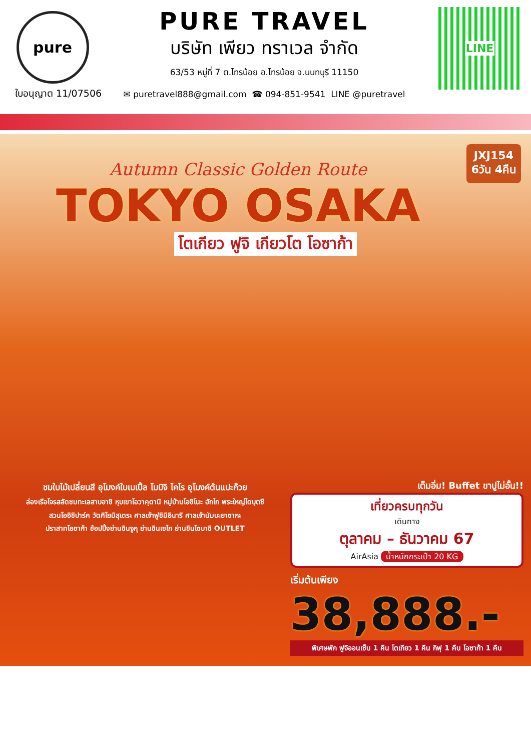pure
ใบอนุญาต 11/07506
PURE TRAVEL
บริษัท เพียว ทราเวล จำกัด
63/53 หมู่ที่ 7 ต.ไทรน้อย อ.ไทรน้อย จ.นนทบุรี 11150
✉ puretravel888@gmail.com ☎ 094-851-9541 LINE @puretravel
LINE
JXJ154
6วัน 4คืน
Autumn Classic Golden Route
TOKYO OSAKA
โตเกียว ฟูจิ เกียวโต โอซาก้า
ชมใบไม้เปลี่ยนสี อุโมงค์ใบเมเปิ้ล โมมิจิ ไคโร อุโมงค์ต้นแปะก๊วย
ล่องเรือโจรสลัดชมทะเลสาบอาชิ หุบเขาโอวาคุดานิ หมู่บ้านโอชิโนะ ฮักไก พระใหญ่ไดบุตซึ
สวนโออิชิปาร์ค วัดคิโยมิสุเดระ ศาลเจ้าฟูชิมิอินาริ ศาลเจ้านัมบะยาซากะ
ปราสาทโอซาก้า ช้อปปิ้งย่านชินจูกุ ย่านชินเซไก ย่านชินไซบาชิ OUTLET
เต็มอิ่ม! Buffet ขาปูไม่อั้น!!
เที่ยวครบทุกวัน
เดินทาง
ตุลาคม – ธันวาคม 67
AirAsia น้ำหนักกระเป๋า 20 KG
เริ่มต้นเพียง
38,888.-
พิเศษพัก ฟูจิออนเซ็น 1 คืน โตเกียว 1 คืน กิฟุ 1 คืน โอซาก้า 1 คืน